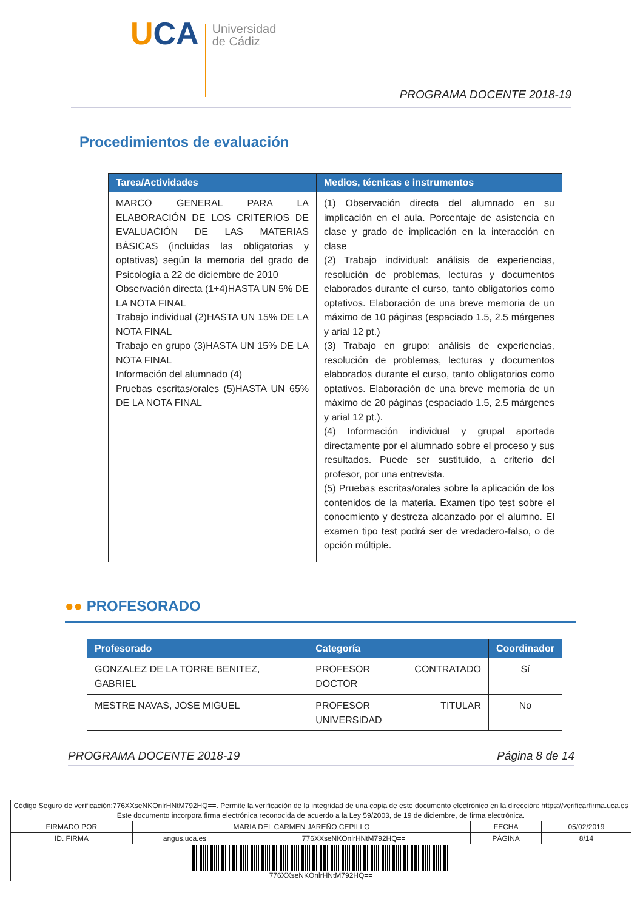UCA
Universidad
de Cádiz
PROGRAMA DOCENTE 2018-19
Procedimientos de evaluación
| Tarea/Actividades | Medios, técnicas e instrumentos |
| --- | --- |
| MARCO GENERAL PARA LA ELABORACIÓN DE LOS CRITERIOS DE EVALUACIÓN DE LAS MATERIAS BÁSICAS (incluidas las obligatorias y optativas) según la memoria del grado de Psicología a 22 de diciembre de 2010 Observación directa (1+4)HASTA UN 5% DE LA NOTA FINAL Trabajo individual (2)HASTA UN 15% DE LA NOTA FINAL Trabajo en grupo (3)HASTA UN 15% DE LA NOTA FINAL Información del alumnado (4) Pruebas escritas/orales (5)HASTA UN 65% DE LA NOTA FINAL | (1) Observación directa del alumnado en su implicación en el aula. Porcentaje de asistencia en clase y grado de implicación en la interacción en clase (2) Trabajo individual: análisis de experiencias, resolución de problemas, lecturas y documentos elaborados durante el curso, tanto obligatorios como optativos. Elaboración de una breve memoria de un máximo de 10 páginas (espaciado 1.5, 2.5 márgenes y arial 12 pt.) (3) Trabajo en grupo: análisis de experiencias, resolución de problemas, lecturas y documentos elaborados durante el curso, tanto obligatorios como optativos. Elaboración de una breve memoria de un máximo de 20 páginas (espaciado 1.5, 2.5 márgenes y arial 12 pt.). (4) Información individual y grupal aportada directamente por el alumnado sobre el proceso y sus resultados. Puede ser sustituido, a criterio del profesor, por una entrevista. (5) Pruebas escritas/orales sobre la aplicación de los contenidos de la materia. Examen tipo test sobre el conocmiento y destreza alcanzado por el alumno. El examen tipo test podrá ser de vredadero-falso, o de opción múltiple. |
●● PROFESORADO
| Profesorado | Categoría | Coordinador |
| --- | --- | --- |
| GONZALEZ DE LA TORRE BENITEZ, GABRIEL | PROFESOR CONTRATADO DOCTOR | Sí |
| MESTRE NAVAS, JOSE MIGUEL | PROFESOR TITULAR UNIVERSIDAD | No |
PROGRAMA DOCENTE 2018-19 Página 8 de 14
| Código Seguro de verificación:776XXseNKOnlrHNtM792HQ==. Permite la verificación de la integridad de una copia de este documento electrónico en la dirección: https://verificarfirma.uca.es Este documento incorpora firma electrónica reconocida de acuerdo a la Ley 59/2003, de 19 de diciembre, de firma electrónica. | | | | |
| FIRMADO POR | MARIA DEL CARMEN JAREÑO CEPILLO | | FECHA | 05/02/2019 |
| ID. FIRMA | angus.uca.es | 776XXseNKOnlrHNtM792HQ== | PÁGINA | 8/14 |
| 776XXseNKOnlrHNtM792HQ== | | | | |